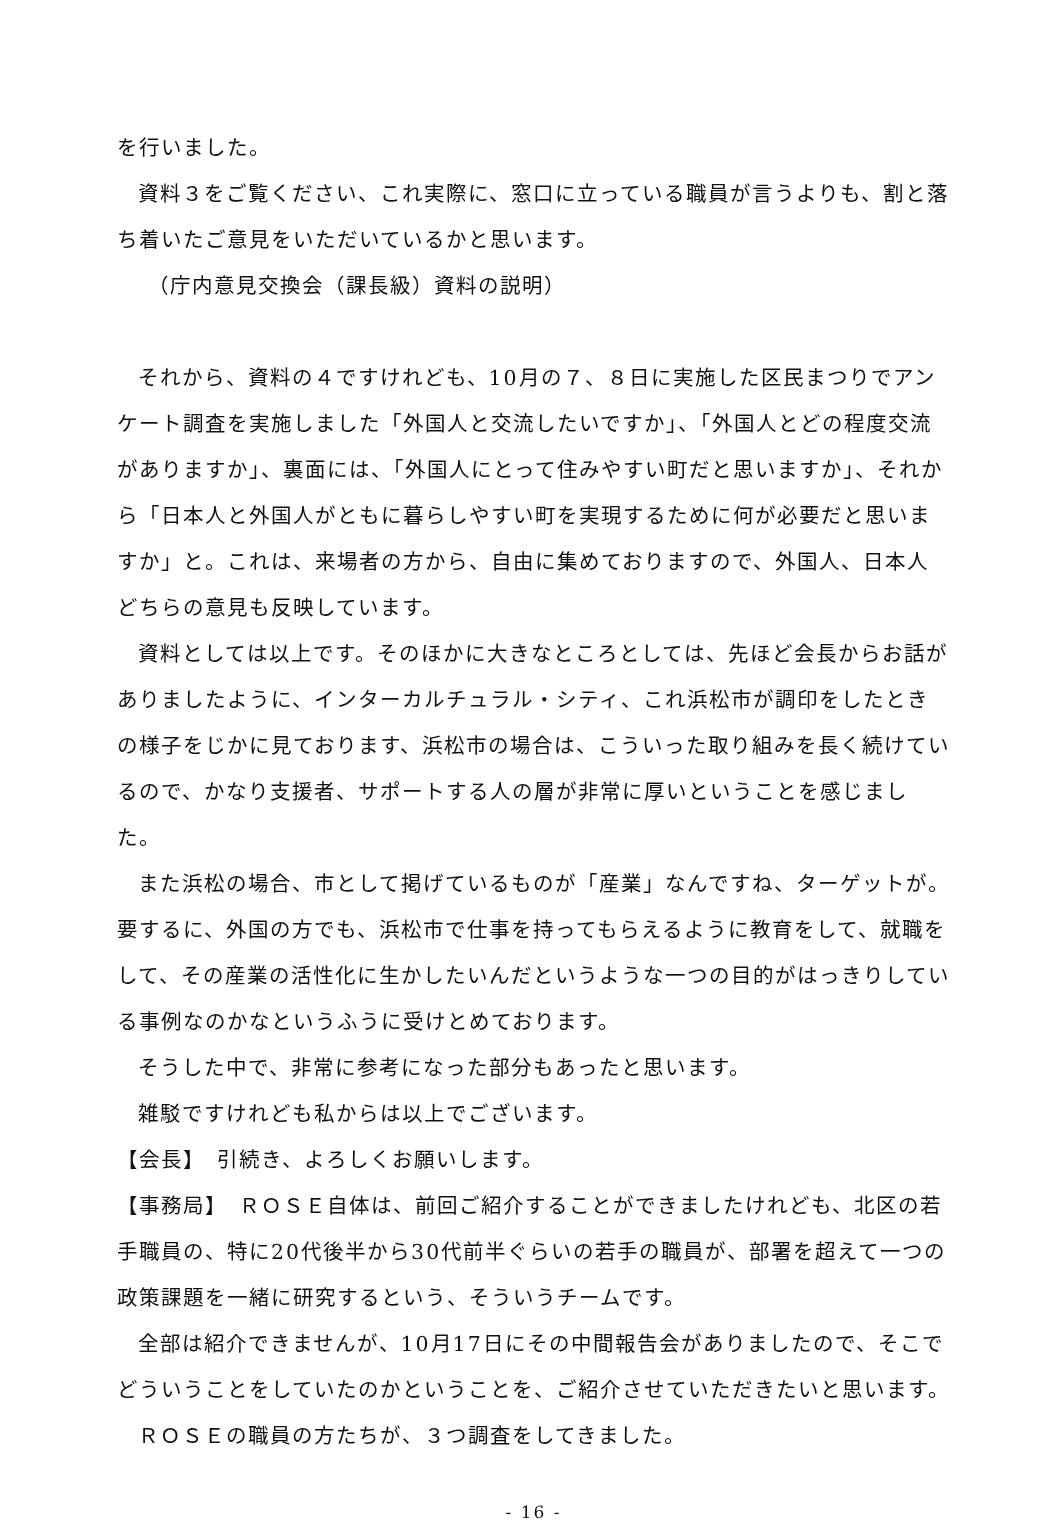を行いました。
資料３をご覧ください、これ実際に、窓口に立っている職員が言うよりも、割と落ち着いたご意見をいただいているかと思います。
（庁内意見交換会（課長級）資料の説明）
それから、資料の４ですけれども、10月の７、８日に実施した区民まつりでアンケート調査を実施しました「外国人と交流したいですか」、「外国人とどの程度交流がありますか」、裏面には、「外国人にとって住みやすい町だと思いますか」、それから「日本人と外国人がともに暮らしやすい町を実現するために何が必要だと思いますか」と。これは、来場者の方から、自由に集めておりますので、外国人、日本人どちらの意見も反映しています。
資料としては以上です。そのほかに大きなところとしては、先ほど会長からお話がありましたように、インターカルチュラル・シティ、これ浜松市が調印をしたときの様子をじかに見ております、浜松市の場合は、こういった取り組みを長く続けているので、かなり支援者、サポートする人の層が非常に厚いということを感じました。
また浜松の場合、市として掲げているものが「産業」なんですね、ターゲットが。要するに、外国の方でも、浜松市で仕事を持ってもらえるように教育をして、就職をして、その産業の活性化に生かしたいんだというような一つの目的がはっきりしている事例なのかなというふうに受けとめております。
そうした中で、非常に参考になった部分もあったと思います。
雑駁ですけれども私からは以上でございます。
【会長】　引続き、よろしくお願いします。
【事務局】　ＲＯＳＥ自体は、前回ご紹介することができましたけれども、北区の若手職員の、特に20代後半から30代前半ぐらいの若手の職員が、部署を超えて一つの政策課題を一緒に研究するという、そういうチームです。
全部は紹介できませんが、10月17日にその中間報告会がありましたので、そこでどういうことをしていたのかということを、ご紹介させていただきたいと思います。
ＲＯＳＥの職員の方たちが、３つ調査をしてきました。
- 16 -